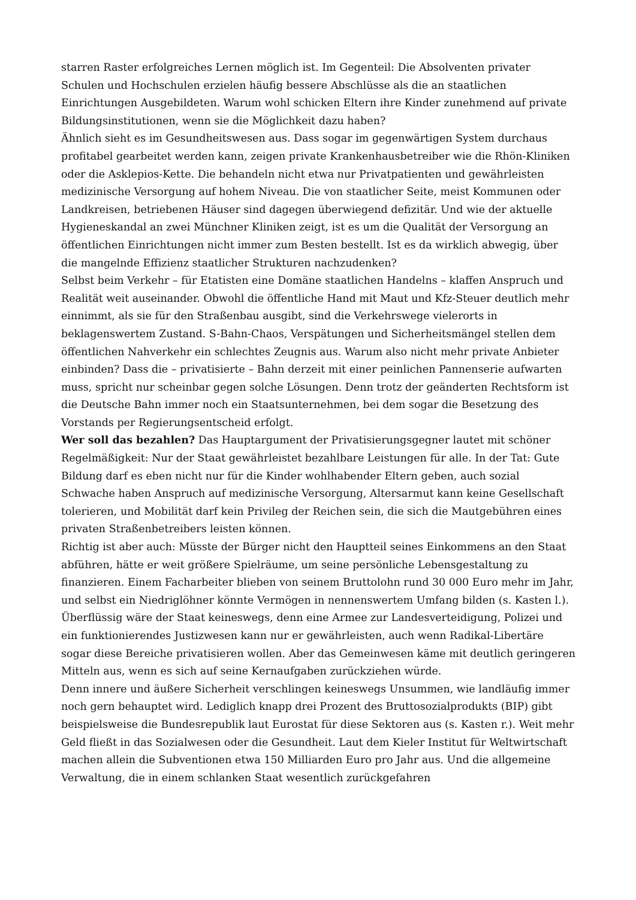starren Raster erfolgreiches Lernen möglich ist. Im Gegenteil: Die Absolventen privater Schulen und Hochschulen erzielen häufig bessere Abschlüsse als die an staatlichen Einrichtungen Ausgebildeten. Warum wohl schicken Eltern ihre Kinder zunehmend auf private Bildungsinstitutionen, wenn sie die Möglichkeit dazu haben?
Ähnlich sieht es im Gesundheitswesen aus. Dass sogar im gegenwärtigen System durchaus profitabel gearbeitet werden kann, zeigen private Krankenhausbetreiber wie die Rhön-Kliniken oder die Asklepios-Kette. Die behandeln nicht etwa nur Privatpatienten und gewährleisten medizinische Versorgung auf hohem Niveau. Die von staatlicher Seite, meist Kommunen oder Landkreisen, betriebenen Häuser sind dagegen überwiegend defizitär. Und wie der aktuelle Hygieneskandal an zwei Münchner Kliniken zeigt, ist es um die Qualität der Versorgung an öffentlichen Einrichtungen nicht immer zum Besten bestellt. Ist es da wirklich abwegig, über die mangelnde Effizienz staatlicher Strukturen nachzudenken?
Selbst beim Verkehr – für Etatisten eine Domäne staatlichen Handelns – klaffen Anspruch und Realität weit auseinander. Obwohl die öffentliche Hand mit Maut und Kfz-Steuer deutlich mehr einnimmt, als sie für den Straßenbau ausgibt, sind die Verkehrswege vielerorts in beklagenswertem Zustand. S-Bahn-Chaos, Verspätungen und Sicherheitsmängel stellen dem öffentlichen Nahverkehr ein schlechtes Zeugnis aus. Warum also nicht mehr private Anbieter einbinden? Dass die – privatisierte – Bahn derzeit mit einer peinlichen Pannenserie aufwarten muss, spricht nur scheinbar gegen solche Lösungen. Denn trotz der geänderten Rechtsform ist die Deutsche Bahn immer noch ein Staatsunternehmen, bei dem sogar die Besetzung des Vorstands per Regierungsentscheid erfolgt.
Wer soll das bezahlen? Das Hauptargument der Privatisierungsgegner lautet mit schöner Regelmäßigkeit: Nur der Staat gewährleistet bezahlbare Leistungen für alle. In der Tat: Gute Bildung darf es eben nicht nur für die Kinder wohlhabender Eltern geben, auch sozial Schwache haben Anspruch auf medizinische Versorgung, Altersarmut kann keine Gesellschaft tolerieren, und Mobilität darf kein Privileg der Reichen sein, die sich die Mautgebühren eines privaten Straßenbetreibers leisten können.
Richtig ist aber auch: Müsste der Bürger nicht den Hauptteil seines Einkommens an den Staat abführen, hätte er weit größere Spielräume, um seine persönliche Lebensgestaltung zu finanzieren. Einem Facharbeiter blieben von seinem Bruttolohn rund 30 000 Euro mehr im Jahr, und selbst ein Niedriglöhner könnte Vermögen in nennenswertem Umfang bilden (s. Kasten l.). Überflüssig wäre der Staat keineswegs, denn eine Armee zur Landesverteidigung, Polizei und ein funktionierendes Justizwesen kann nur er gewährleisten, auch wenn Radikal-Libertäre sogar diese Bereiche privatisieren wollen. Aber das Gemeinwesen käme mit deutlich geringeren Mitteln aus, wenn es sich auf seine Kernaufgaben zurückziehen würde.
Denn innere und äußere Sicherheit verschlingen keineswegs Unsummen, wie landläufig immer noch gern behauptet wird. Lediglich knapp drei Prozent des Bruttosozialprodukts (BIP) gibt beispielsweise die Bundesrepublik laut Eurostat für diese Sektoren aus (s. Kasten r.). Weit mehr Geld fließt in das Sozialwesen oder die Gesundheit. Laut dem Kieler Institut für Weltwirtschaft machen allein die Subventionen etwa 150 Milliarden Euro pro Jahr aus. Und die allgemeine Verwaltung, die in einem schlanken Staat wesentlich zurückgefahren